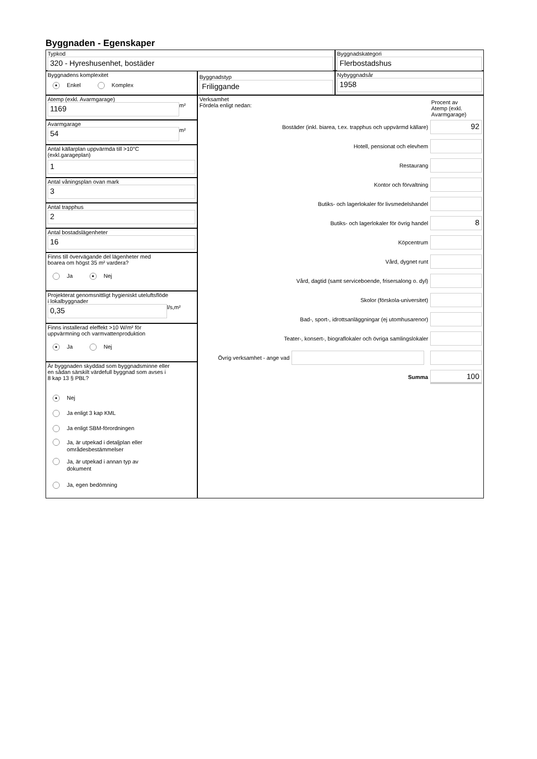Byggnaden - Egenskaper
Typkod
320 - Hyreshusenhet, bostäder
Byggnadskategori
Flerbostadshus
Byggnadens komplexitet
● Enkel Komplex
Byggnadstyp
Friliggande
Nybyggnadsår
1958
Atemp (exkl. Avarmgarage)
1169
m²
Avarmgarage
54
m²
Antal källarplan uppvärmda till >10°C
(exkl.garageplan)
1
Antal våningsplan ovan mark
3
Antal trapphus
2
Antal bostadslägenheter
16
Finns till övervägande del lägenheter med
boarea om högst 35 m² vardera?
Ja ● Nej
Projekterat genomsnittligt hygieniskt uteluftsflöde
i lokalbyggnader
0,35
l/s,m²
Finns installerad eleffekt >10 W/m² för
uppvärmning och varmvattenproduktion
● Ja Nej
Är byggnaden skyddad som byggnadsminne eller
en sådan särskilt värdefull byggnad som avses i
8 kap 13 § PBL?
● Nej
Ja enligt 3 kap KML
Ja enligt SBM-förordningen
Ja, är utpekad i detaljplan eller
områdesbestämmelser
Ja, är utpekad i annan typ av
dokument
Ja, egen bedömning
Verksamhet
Fördela enligt nedan:
Procent av
Atemp (exkl.
Avarmgarage)
Bostäder (inkl. biarea, t.ex. trapphus och uppvärmd källare)
92
Hotell, pensionat och elevhem
Restaurang
Kontor och förvaltning
Butiks- och lagerlokaler för livsmedelshandel
Butiks- och lagerlokaler för övrig handel
8
Köpcentrum
Vård, dygnet runt
Vård, dagtid (samt serviceboende, frisersalong o. dyl)
Skolor (förskola-universitet)
Bad-, sport-, idrottsanläggningar (ej utomhusarenor)
Teater-, konsert-, biograflokaler och övriga samlingslokaler
Övrig verksamhet - ange vad
Summa
100